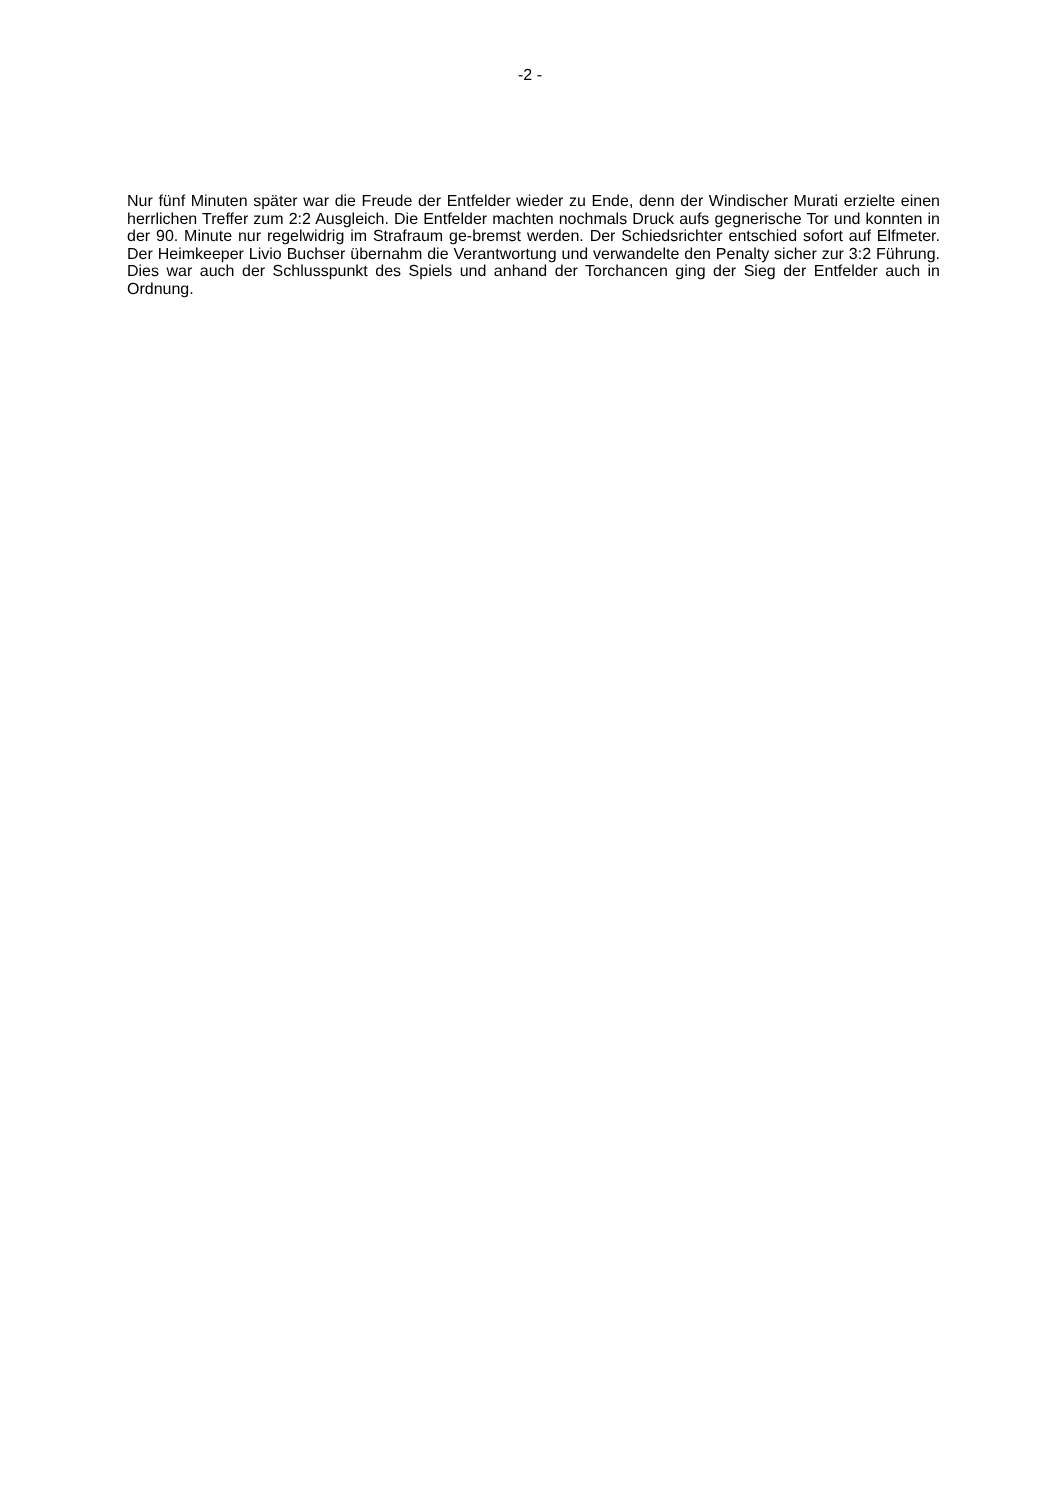-2 -
Nur fünf Minuten später war die Freude der Entfelder wieder zu Ende, denn der Windischer Murati erzielte einen herrlichen Treffer zum 2:2 Ausgleich. Die Entfelder machten nochmals Druck aufs gegnerische Tor und konnten in der 90. Minute nur regelwidrig im Strafraum ge-bremst werden. Der Schiedsrichter entschied sofort auf Elfmeter. Der Heimkeeper Livio Buchser übernahm die Verantwortung und verwandelte den Penalty sicher zur 3:2 Führung. Dies war auch der Schlusspunkt des Spiels und anhand der Torchancen ging der Sieg der Entfelder auch in Ordnung.